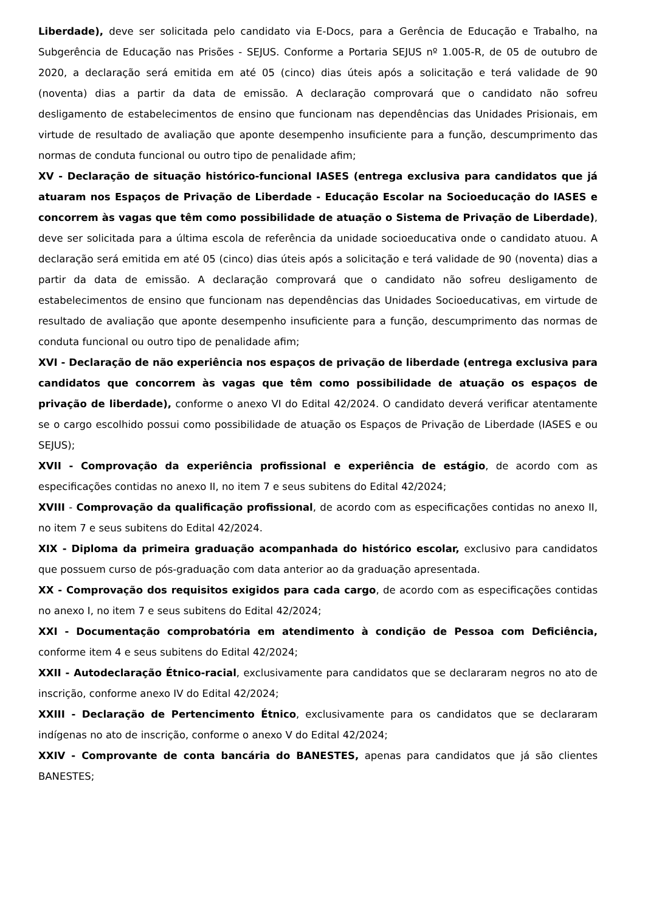Liberdade), deve ser solicitada pelo candidato via E-Docs, para a Gerência de Educação e Trabalho, na Subgerência de Educação nas Prisões - SEJUS. Conforme a Portaria SEJUS nº 1.005-R, de 05 de outubro de 2020, a declaração será emitida em até 05 (cinco) dias úteis após a solicitação e terá validade de 90 (noventa) dias a partir da data de emissão. A declaração comprovará que o candidato não sofreu desligamento de estabelecimentos de ensino que funcionam nas dependências das Unidades Prisionais, em virtude de resultado de avaliação que aponte desempenho insuficiente para a função, descumprimento das normas de conduta funcional ou outro tipo de penalidade afim;
XV - Declaração de situação histórico-funcional IASES (entrega exclusiva para candidatos que já atuaram nos Espaços de Privação de Liberdade - Educação Escolar na Socioeducação do IASES e concorrem às vagas que têm como possibilidade de atuação o Sistema de Privação de Liberdade), deve ser solicitada para a última escola de referência da unidade socioeducativa onde o candidato atuou. A declaração será emitida em até 05 (cinco) dias úteis após a solicitação e terá validade de 90 (noventa) dias a partir da data de emissão. A declaração comprovará que o candidato não sofreu desligamento de estabelecimentos de ensino que funcionam nas dependências das Unidades Socioeducativas, em virtude de resultado de avaliação que aponte desempenho insuficiente para a função, descumprimento das normas de conduta funcional ou outro tipo de penalidade afim;
XVI - Declaração de não experiência nos espaços de privação de liberdade (entrega exclusiva para candidatos que concorrem às vagas que têm como possibilidade de atuação os espaços de privação de liberdade), conforme o anexo VI do Edital 42/2024. O candidato deverá verificar atentamente se o cargo escolhido possui como possibilidade de atuação os Espaços de Privação de Liberdade (IASES e ou SEJUS);
XVII - Comprovação da experiência profissional e experiência de estágio, de acordo com as especificações contidas no anexo II, no item 7 e seus subitens do Edital 42/2024;
XVIII - Comprovação da qualificação profissional, de acordo com as especificações contidas no anexo II, no item 7 e seus subitens do Edital 42/2024.
XIX - Diploma da primeira graduação acompanhada do histórico escolar, exclusivo para candidatos que possuem curso de pós-graduação com data anterior ao da graduação apresentada.
XX - Comprovação dos requisitos exigidos para cada cargo, de acordo com as especificações contidas no anexo I, no item 7 e seus subitens do Edital 42/2024;
XXI - Documentação comprobatória em atendimento à condição de Pessoa com Deficiência, conforme item 4 e seus subitens do Edital 42/2024;
XXII - Autodeclaração Étnico-racial, exclusivamente para candidatos que se declararam negros no ato de inscrição, conforme anexo IV do Edital 42/2024;
XXIII - Declaração de Pertencimento Étnico, exclusivamente para os candidatos que se declararam indígenas no ato de inscrição, conforme o anexo V do Edital 42/2024;
XXIV - Comprovante de conta bancária do BANESTES, apenas para candidatos que já são clientes BANESTES;